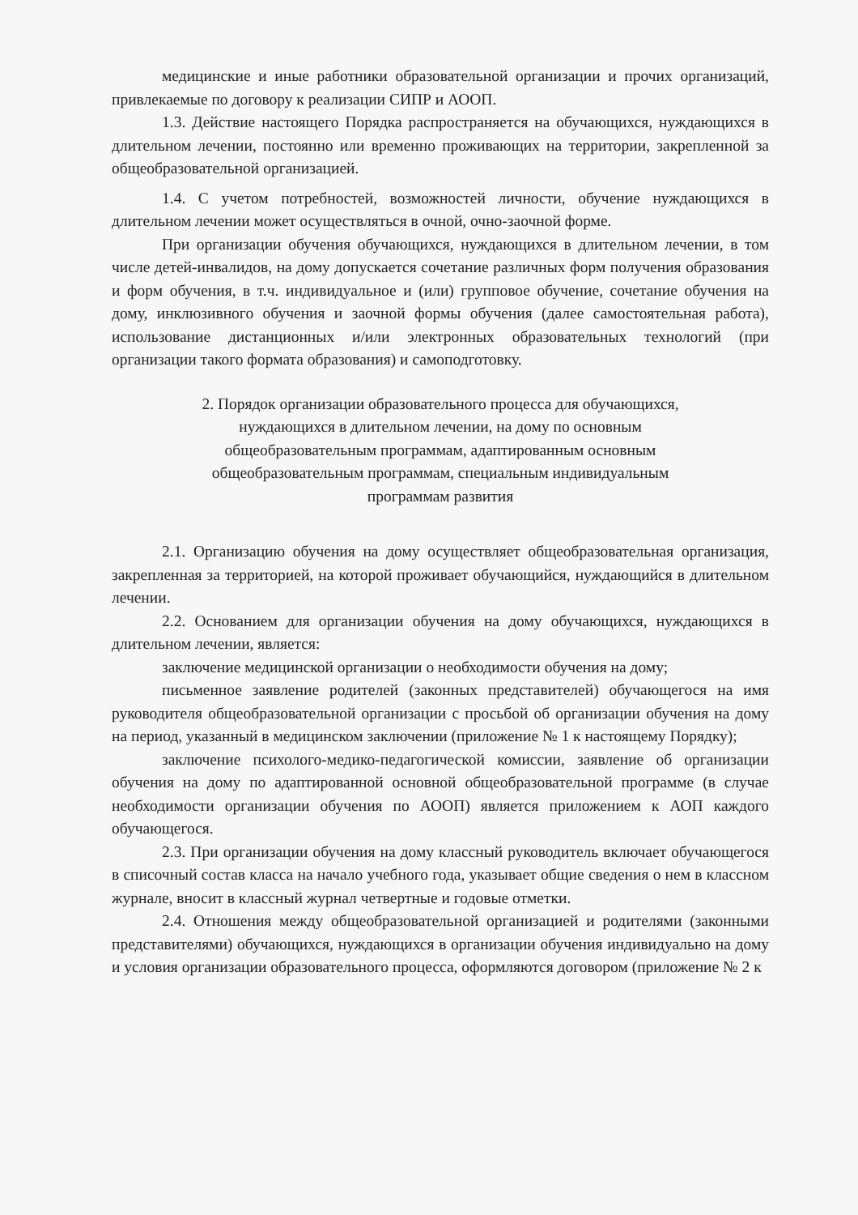медицинские и иные работники образовательной организации и прочих организаций, привлекаемые по договору к реализации СИПР и АООП.
1.3. Действие настоящего Порядка распространяется на обучающихся, нуждающихся в длительном лечении, постоянно или временно проживающих на территории, закрепленной за общеобразовательной организацией.
1.4. С учетом потребностей, возможностей личности, обучение нуждающихся в длительном лечении может осуществляться в очной, очно-заочной форме.
При организации обучения обучающихся, нуждающихся в длительном лечении, в том числе детей-инвалидов, на дому допускается сочетание различных форм получения образования и форм обучения, в т.ч. индивидуальное и (или) групповое обучение, сочетание обучения на дому, инклюзивного обучения и заочной формы обучения (далее самостоятельная работа), использование дистанционных и/или электронных образовательных технологий (при организации такого формата образования) и самоподготовку.
2. Порядок организации образовательного процесса для обучающихся,
нуждающихся в длительном лечении, на дому по основным
общеобразовательным программам, адаптированным основным
общеобразовательным программам, специальным индивидуальным
программам развития
2.1. Организацию обучения на дому осуществляет общеобразовательная организация, закрепленная за территорией, на которой проживает обучающийся, нуждающийся в длительном лечении.
2.2. Основанием для организации обучения на дому обучающихся, нуждающихся в длительном лечении, является:
заключение медицинской организации о необходимости обучения на дому;
письменное заявление родителей (законных представителей) обучающегося на имя руководителя общеобразовательной организации с просьбой об организации обучения на дому на период, указанный в медицинском заключении (приложение № 1 к настоящему Порядку);
заключение психолого-медико-педагогической комиссии, заявление об организации обучения на дому по адаптированной основной общеобразовательной программе (в случае необходимости организации обучения по АООП) является приложением к АОП каждого обучающегося.
2.3. При организации обучения на дому классный руководитель включает обучающегося в списочный состав класса на начало учебного года, указывает общие сведения о нем в классном журнале, вносит в классный журнал четвертные и годовые отметки.
2.4. Отношения между общеобразовательной организацией и родителями (законными представителями) обучающихся, нуждающихся в организации обучения индивидуально на дому и условия организации образовательного процесса, оформляются договором (приложение № 2 к